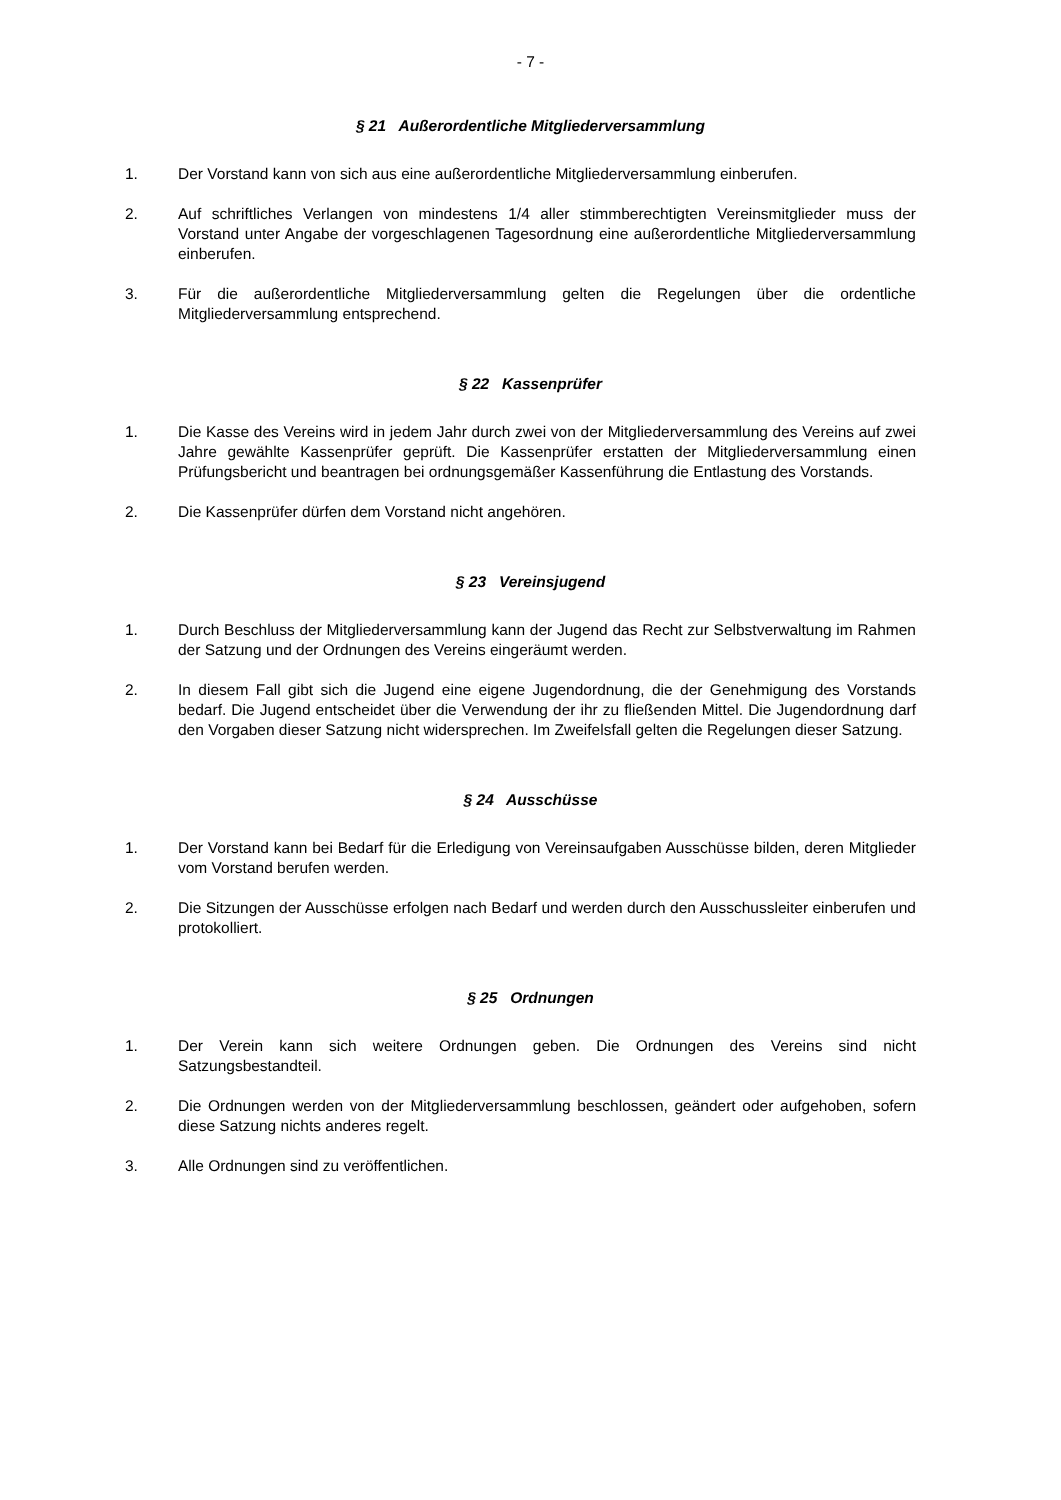- 7 -
§ 21 Außerordentliche Mitgliederversammlung
1. Der Vorstand kann von sich aus eine außerordentliche Mitgliederversammlung einberufen.
2. Auf schriftliches Verlangen von mindestens 1/4 aller stimmberechtigten Vereinsmitglieder muss der Vorstand unter Angabe der vorgeschlagenen Tagesordnung eine außerordentliche Mitgliederversammlung einberufen.
3. Für die außerordentliche Mitgliederversammlung gelten die Regelungen über die ordentliche Mitgliederversammlung entsprechend.
§ 22 Kassenprüfer
1. Die Kasse des Vereins wird in jedem Jahr durch zwei von der Mitgliederversammlung des Vereins auf zwei Jahre gewählte Kassenprüfer geprüft. Die Kassenprüfer erstatten der Mitgliederversammlung einen Prüfungsbericht und beantragen bei ordnungsgemäßer Kassenführung die Entlastung des Vorstands.
2. Die Kassenprüfer dürfen dem Vorstand nicht angehören.
§ 23 Vereinsjugend
1. Durch Beschluss der Mitgliederversammlung kann der Jugend das Recht zur Selbstverwaltung im Rahmen der Satzung und der Ordnungen des Vereins eingeräumt werden.
2. In diesem Fall gibt sich die Jugend eine eigene Jugendordnung, die der Genehmigung des Vorstands bedarf. Die Jugend entscheidet über die Verwendung der ihr zu fließenden Mittel. Die Jugendordnung darf den Vorgaben dieser Satzung nicht widersprechen. Im Zweifelsfall gelten die Regelungen dieser Satzung.
§ 24 Ausschüsse
1. Der Vorstand kann bei Bedarf für die Erledigung von Vereinsaufgaben Ausschüsse bilden, deren Mitglieder vom Vorstand berufen werden.
2. Die Sitzungen der Ausschüsse erfolgen nach Bedarf und werden durch den Ausschussleiter einberufen und protokolliert.
§ 25 Ordnungen
1. Der Verein kann sich weitere Ordnungen geben. Die Ordnungen des Vereins sind nicht Satzungsbestandteil.
2. Die Ordnungen werden von der Mitgliederversammlung beschlossen, geändert oder aufgehoben, sofern diese Satzung nichts anderes regelt.
3. Alle Ordnungen sind zu veröffentlichen.